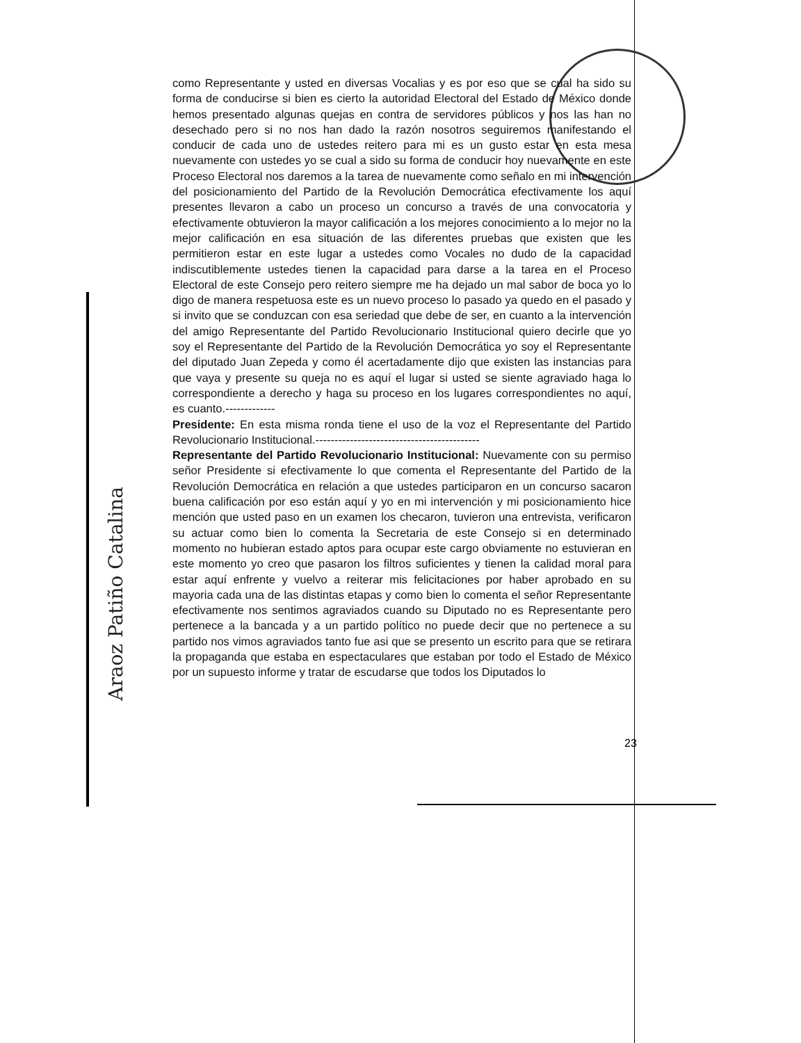Araoz Patiño Catalina
como Representante y usted en diversas Vocalias y es por eso que se cual ha sido su forma de conducirse si bien es cierto la autoridad Electoral del Estado de México donde hemos presentado algunas quejas en contra de servidores públicos y nos las han no desechado pero si no nos han dado la razón nosotros seguiremos manifestando el conducir de cada uno de ustedes reitero para mi es un gusto estar en esta mesa nuevamente con ustedes yo se cual a sido su forma de conducir hoy nuevamente en este Proceso Electoral nos daremos a la tarea de nuevamente como señalo en mi intervención del posicionamiento del Partido de la Revolución Democrática efectivamente los aquí presentes llevaron a cabo un proceso un concurso a través de una convocatoria y efectivamente obtuvieron la mayor calificación a los mejores conocimiento a lo mejor no la mejor calificación en esa situación de las diferentes pruebas que existen que les permitieron estar en este lugar a ustedes como Vocales no dudo de la capacidad indiscutiblemente ustedes tienen la capacidad para darse a la tarea en el Proceso Electoral de este Consejo pero reitero siempre me ha dejado un mal sabor de boca yo lo digo de manera respetuosa este es un nuevo proceso lo pasado ya quedo en el pasado y si invito que se conduzcan con esa seriedad que debe de ser, en cuanto a la intervención del amigo Representante del Partido Revolucionario Institucional quiero decirle que yo soy el Representante del Partido de la Revolución Democrática yo soy el Representante del diputado Juan Zepeda y como él acertadamente dijo que existen las instancias para que vaya y presente su queja no es aquí el lugar si usted se siente agraviado haga lo correspondiente a derecho y haga su proceso en los lugares correspondientes no aquí, es cuanto.-------------
Presidente: En esta misma ronda tiene el uso de la voz el Representante del Partido Revolucionario Institucional.-------------------------------------------
Representante del Partido Revolucionario Institucional: Nuevamente con su permiso señor Presidente si efectivamente lo que comenta el Representante del Partido de la Revolución Democrática en relación a que ustedes participaron en un concurso sacaron buena calificación por eso están aquí y yo en mi intervención y mi posicionamiento hice mención que usted paso en un examen los checaron, tuvieron una entrevista, verificaron su actuar como bien lo comenta la Secretaria de este Consejo si en determinado momento no hubieran estado aptos para ocupar este cargo obviamente no estuvieran en este momento yo creo que pasaron los filtros suficientes y tienen la calidad moral para estar aquí enfrente y vuelvo a reiterar mis felicitaciones por haber aprobado en su mayoria cada una de las distintas etapas y como bien lo comenta el señor Representante efectivamente nos sentimos agraviados cuando su Diputado no es Representante pero pertenece a la bancada y a un partido político no puede decir que no pertenece a su partido nos vimos agraviados tanto fue asi que se presento un escrito para que se retirara la propaganda que estaba en espectaculares que estaban por todo el Estado de México por un supuesto informe y tratar de escudarse que todos los Diputados lo
23